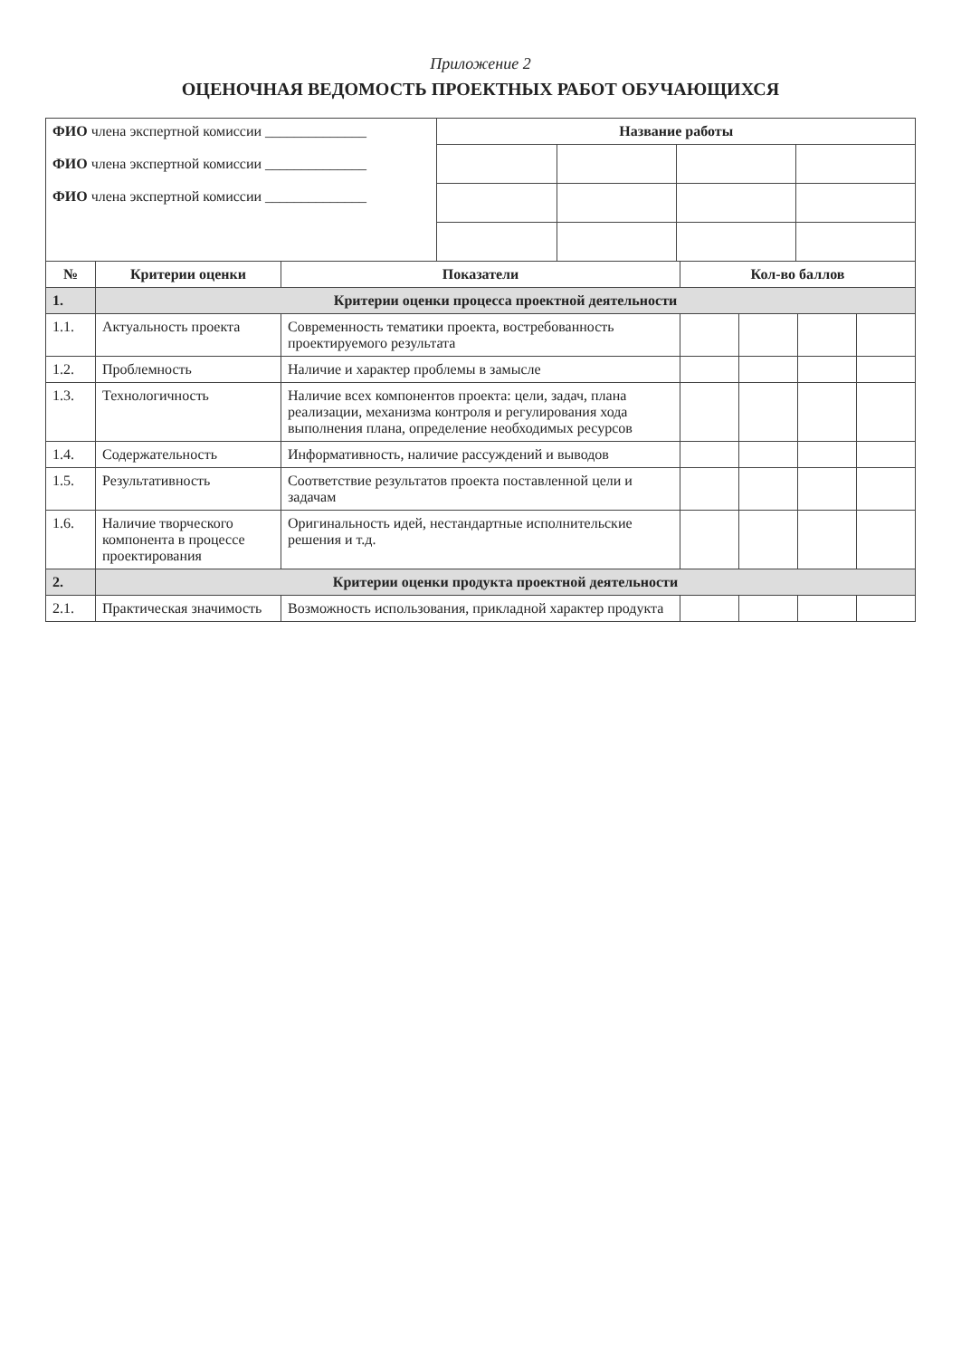Приложение 2
ОЦЕНОЧНАЯ ВЕДОМОСТЬ ПРОЕКТНЫХ РАБОТ ОБУЧАЮЩИХСЯ
| ФИО члена экспертной комиссии ______________ ФИО члена экспертной комиссии ______________ ФИО члена экспертной комиссии ______________ | Название работы | | | |
| № | Критерии оценки | Показатели | Кол-во баллов | | | |
| --- | --- | --- | --- | --- | --- | --- |
| 1. | Критерии оценки процесса проектной деятельности | | | | | |
| 1.1. | Актуальность проекта | Современность тематики проекта, востребованность проектируемого результата | | | | |
| 1.2. | Проблемность | Наличие и характер проблемы в замысле | | | | |
| 1.3. | Технологичность | Наличие всех компонентов проекта: цели, задач, плана реализации, механизма контроля и регулирования хода выполнения плана, определение необходимых ресурсов | | | | |
| 1.4. | Содержательность | Информативность, наличие рассуждений и выводов | | | | |
| 1.5. | Результативность | Соответствие результатов проекта поставленной цели и задачам | | | | |
| 1.6. | Наличие творческого компонента в процессе проектирования | Оригинальность идей, нестандартные исполнительские решения и т.д. | | | | |
| 2. | Критерии оценки продукта проектной деятельности | | | | | |
| 2.1. | Практическая значимость | Возможность использования, прикладной характер продукта | | | | |